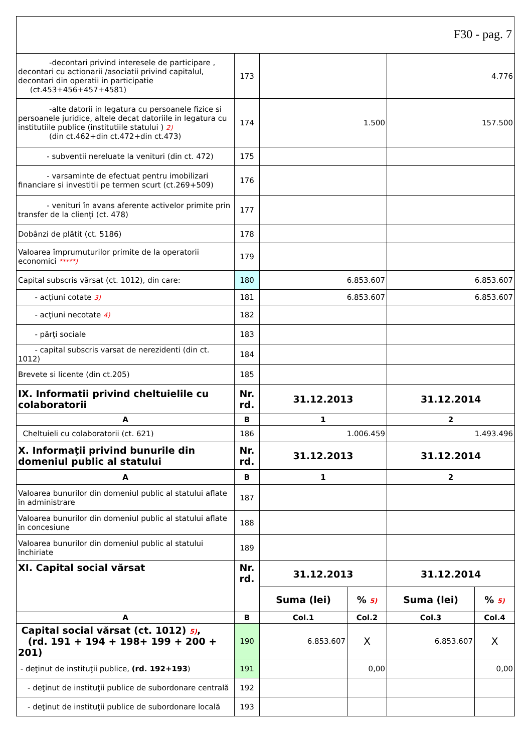F30 - pag. 7
| -decontari privind interesele de participare , decontari cu actionarii /asociatii privind capitalul, decontari din operatii in participatie (ct.453+456+457+4581) | 173 | | | 4.776 | |
| -alte datorii in legatura cu persoanele fizice si persoanele juridice, altele decat datoriile in legatura cu institutiile publice (institutiile statului ) 2) (din ct.462+din ct.472+din ct.473) | 174 | 1.500 | | 157.500 | |
| - subventii nereluate la venituri (din ct. 472) | 175 | | | | |
| - varsaminte de efectuat pentru imobilizari financiare si investitii pe termen scurt (ct.269+509) | 176 | | | | |
| - venituri în avans aferente activelor primite prin transfer de la clienţi (ct. 478) | 177 | | | | |
| Dobânzi de plătit (ct. 5186) | 178 | | | | |
| Valoarea împrumuturilor primite de la operatorii economici *****) | 179 | | | | |
| Capital subscris vărsat (ct. 1012), din care: | 180 | 6.853.607 | | 6.853.607 | |
| - acţiuni cotate 3) | 181 | 6.853.607 | | 6.853.607 | |
| - acţiuni necotate 4) | 182 | | | | |
| - părţi sociale | 183 | | | | |
| - capital subscris varsat de nerezidenti (din ct. 1012) | 184 | | | | |
| Brevete si licente (din ct.205) | 185 | | | | |
| IX. Informatii privind cheltuielile cu colaboratorii | Nr. rd. | 31.12.2013 | | 31.12.2014 | |
| A | B | 1 | | 2 | |
| Cheltuieli cu colaboratorii (ct. 621) | 186 | 1.006.459 | | 1.493.496 | |
| X. Informaţii privind bunurile din domeniul public al statului | Nr. rd. | 31.12.2013 | | 31.12.2014 | |
| A | B | 1 | | 2 | |
| Valoarea bunurilor din domeniul public al statului aflate în administrare | 187 | | | | |
| Valoarea bunurilor din domeniul public al statului aflate în concesiune | 188 | | | | |
| Valoarea bunurilor din domeniul public al statului închiriate | 189 | | | | |
| XI. Capital social vărsat | Nr. rd. | 31.12.2013 | | 31.12.2014 | |
| | | Suma (lei) | % 5) | Suma (lei) | % 5) |
| A | B | Col.1 | Col.2 | Col.3 | Col.4 |
| Capital social vărsat (ct. 1012) 5) , (rd. 191 + 194 + 198+ 199 + 200 + 201) | 190 | 6.853.607 | X | 6.853.607 | X |
| - deţinut de instituţii publice, (rd. 192+193 ) | 191 | | 0,00 | | 0,00 |
| - deţinut de instituţii publice de subordonare centrală | 192 | | | | |
| - deţinut de instituţii publice de subordonare locală | 193 | | | | |